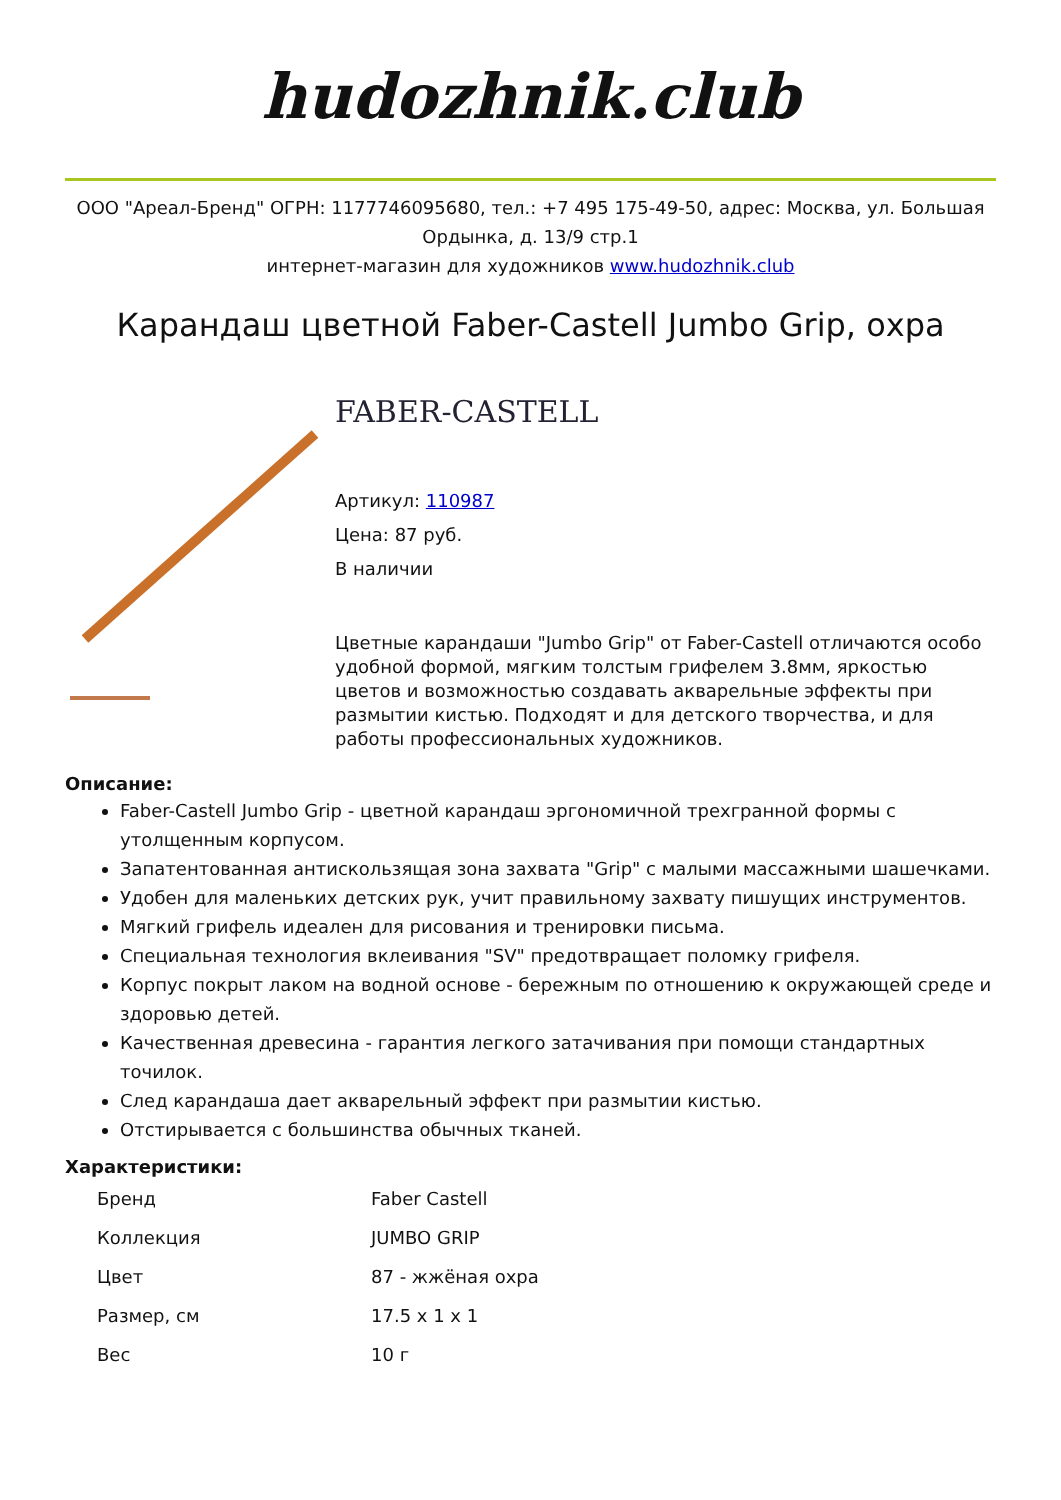hudozhnik.club
ООО "Ареал-Бренд" ОГРН: 1177746095680, тел.: +7 495 175-49-50, адрес: Москва, ул. Большая Ордынка, д. 13/9 стр.1
интернет-магазин для художников www.hudozhnik.club
Карандаш цветной Faber-Castell Jumbo Grip, охра
FABER-CASTELL
Артикул: 110987
Цена: 87 руб.
В наличии
Цветные карандаши "Jumbo Grip" от Faber-Castell отличаются особо удобной формой, мягким толстым грифелем 3.8мм, яркостью цветов и возможностью создавать акварельные эффекты при размытии кистью. Подходят и для детского творчества, и для работы профессиональных художников.
Описание:
Faber-Castell Jumbo Grip - цветной карандаш эргономичной трехгранной формы с утолщенным корпусом.
Запатентованная антискользящая зона захвата "Grip" с малыми массажными шашечками.
Удобен для маленьких детских рук, учит правильному захвату пишущих инструментов.
Мягкий грифель идеален для рисования и тренировки письма.
Специальная технология вклеивания "SV" предотвращает поломку грифеля.
Корпус покрыт лаком на водной основе - бережным по отношению к окружающей среде и здоровью детей.
Качественная древесина - гарантия легкого затачивания при помощи стандартных точилок.
След карандаша дает акварельный эффект при размытии кистью.
Отстирывается с большинства обычных тканей.
Характеристики:
| Бренд | Faber Castell |
| Коллекция | JUMBO GRIP |
| Цвет | 87 - жжёная охра |
| Размер, см | 17.5 x 1 x 1 |
| Вес | 10 г |